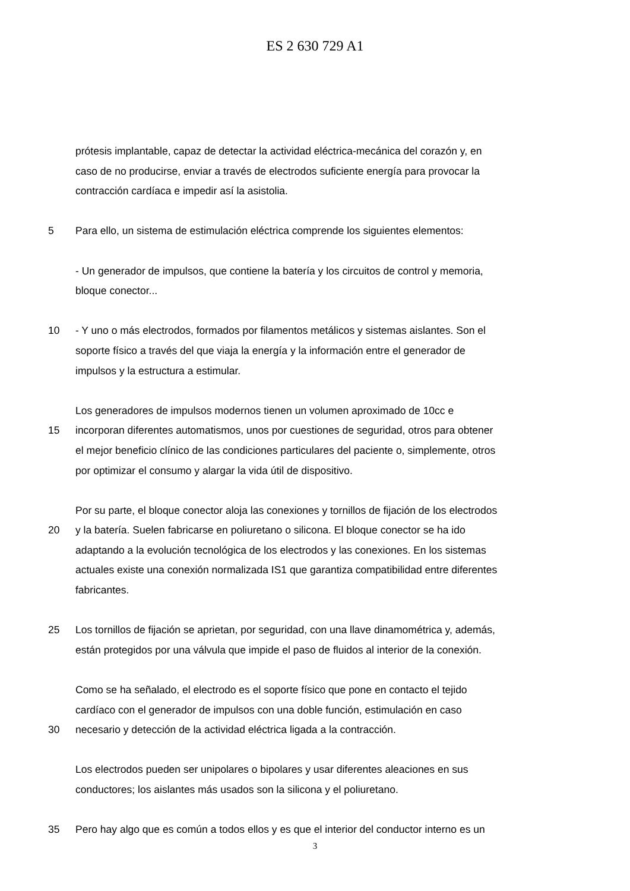ES 2 630 729 A1
prótesis implantable, capaz de detectar la actividad eléctrica-mecánica del corazón y, en
caso de no producirse, enviar a través de electrodos suficiente energía para provocar la
contracción cardíaca e impedir así la asistolia.
5 Para ello, un sistema de estimulación eléctrica comprende los siguientes elementos:
- Un generador de impulsos, que contiene la batería y los circuitos de control y memoria,
bloque conector...
10 - Y uno o más electrodos, formados por filamentos metálicos y sistemas aislantes. Son el
soporte físico a través del que viaja la energía y la información entre el generador de
impulsos y la estructura a estimular.
Los generadores de impulsos modernos tienen un volumen aproximado de 10cc e
15 incorporan diferentes automatismos, unos por cuestiones de seguridad, otros para obtener
el mejor beneficio clínico de las condiciones particulares del paciente o, simplemente, otros
por optimizar el consumo y alargar la vida útil de dispositivo.
Por su parte, el bloque conector aloja las conexiones y tornillos de fijación de los electrodos
20 y la batería. Suelen fabricarse en poliuretano o silicona. El bloque conector se ha ido
adaptando a la evolución tecnológica de los electrodos y las conexiones. En los sistemas
actuales existe una conexión normalizada IS1 que garantiza compatibilidad entre diferentes
fabricantes.
25 Los tornillos de fijación se aprietan, por seguridad, con una llave dinamométrica y, además,
están protegidos por una válvula que impide el paso de fluidos al interior de la conexión.
Como se ha señalado, el electrodo es el soporte físico que pone en contacto el tejido
cardíaco con el generador de impulsos con una doble función, estimulación en caso
30 necesario y detección de la actividad eléctrica ligada a la contracción.
Los electrodos pueden ser unipolares o bipolares y usar diferentes aleaciones en sus
conductores; los aislantes más usados son la silicona y el poliuretano.
35 Pero hay algo que es común a todos ellos y es que el interior del conductor interno es un
3